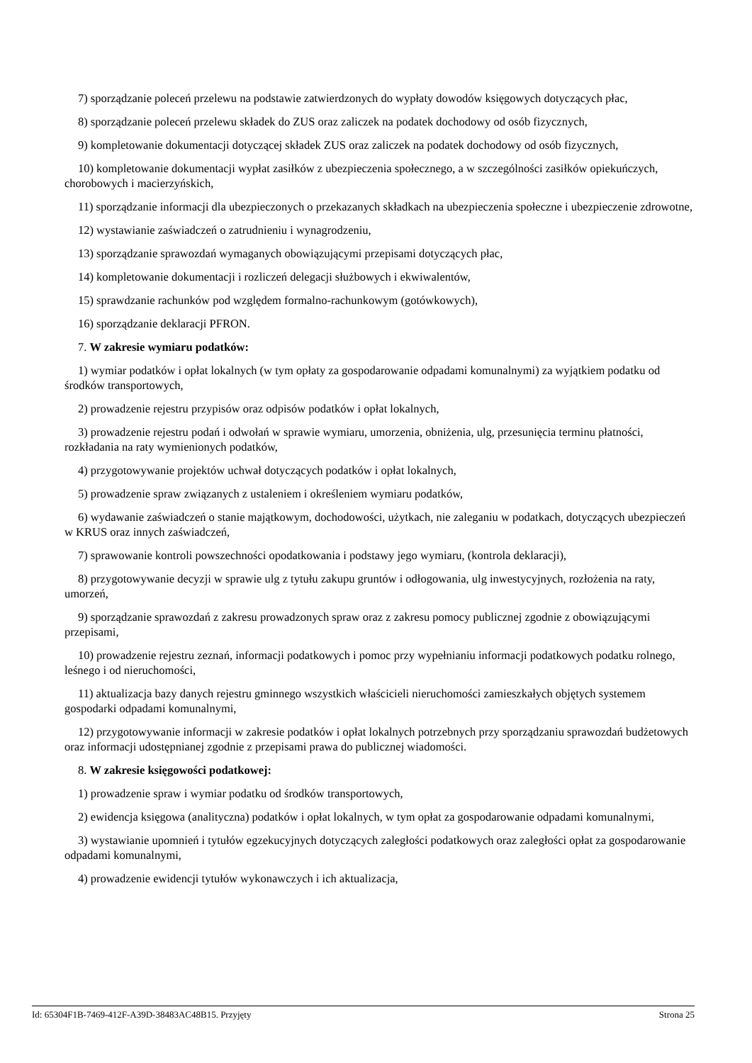7) sporządzanie poleceń przelewu na podstawie zatwierdzonych do wypłaty dowodów księgowych dotyczących płac,
8) sporządzanie poleceń przelewu składek do ZUS oraz zaliczek na podatek dochodowy od osób fizycznych,
9) kompletowanie dokumentacji dotyczącej składek ZUS oraz zaliczek na podatek dochodowy od osób fizycznych,
10) kompletowanie dokumentacji wypłat zasiłków z ubezpieczenia społecznego, a w szczególności zasiłków opiekuńczych, chorobowych i macierzyńskich,
11) sporządzanie informacji dla ubezpieczonych o przekazanych składkach na ubezpieczenia społeczne i ubezpieczenie zdrowotne,
12) wystawianie zaświadczeń o zatrudnieniu i wynagrodzeniu,
13) sporządzanie sprawozdań wymaganych obowiązującymi przepisami dotyczących płac,
14) kompletowanie dokumentacji i rozliczeń delegacji służbowych i ekwiwalentów,
15) sprawdzanie rachunków pod względem formalno-rachunkowym (gotówkowych),
16) sporządzanie deklaracji PFRON.
7. W zakresie wymiaru podatków:
1) wymiar podatków i opłat lokalnych (w tym opłaty za gospodarowanie odpadami komunalnymi) za wyjątkiem podatku od środków transportowych,
2) prowadzenie rejestru przypisów oraz odpisów podatków i opłat lokalnych,
3) prowadzenie rejestru podań i odwołań w sprawie wymiaru, umorzenia, obniżenia, ulg, przesunięcia terminu płatności, rozkładania na raty wymienionych podatków,
4) przygotowywanie projektów uchwał dotyczących podatków i opłat lokalnych,
5) prowadzenie spraw związanych z ustaleniem i określeniem wymiaru podatków,
6) wydawanie zaświadczeń o stanie majątkowym, dochodowości, użytkach, nie zaleganiu w podatkach, dotyczących ubezpieczeń w KRUS oraz innych zaświadczeń,
7) sprawowanie kontroli powszechności opodatkowania i podstawy jego wymiaru, (kontrola deklaracji),
8) przygotowywanie decyzji w sprawie ulg z tytułu zakupu gruntów i odłogowania, ulg inwestycyjnych, rozłożenia na raty, umorzeń,
9) sporządzanie sprawozdań z zakresu prowadzonych spraw oraz z zakresu pomocy publicznej zgodnie z obowiązującymi przepisami,
10) prowadzenie rejestru zeznań, informacji podatkowych i pomoc przy wypełnianiu informacji podatkowych podatku rolnego, leśnego i od nieruchomości,
11) aktualizacja bazy danych rejestru gminnego wszystkich właścicieli nieruchomości zamieszkałych objętych systemem gospodarki odpadami komunalnymi,
12) przygotowywanie informacji w zakresie podatków i opłat lokalnych potrzebnych przy sporządzaniu sprawozdań budżetowych oraz informacji udostępnianej zgodnie z przepisami prawa do publicznej wiadomości.
8. W zakresie księgowości podatkowej:
1) prowadzenie spraw i wymiar podatku od środków transportowych,
2) ewidencja księgowa (analityczna) podatków i opłat lokalnych, w tym opłat za gospodarowanie odpadami komunalnymi,
3) wystawianie upomnień i tytułów egzekucyjnych dotyczących zaległości podatkowych oraz zaległości opłat za gospodarowanie odpadami komunalnymi,
4) prowadzenie ewidencji tytułów wykonawczych i ich aktualizacja,
Id: 65304F1B-7469-412F-A39D-38483AC48B15. Przyjęty Strona 25